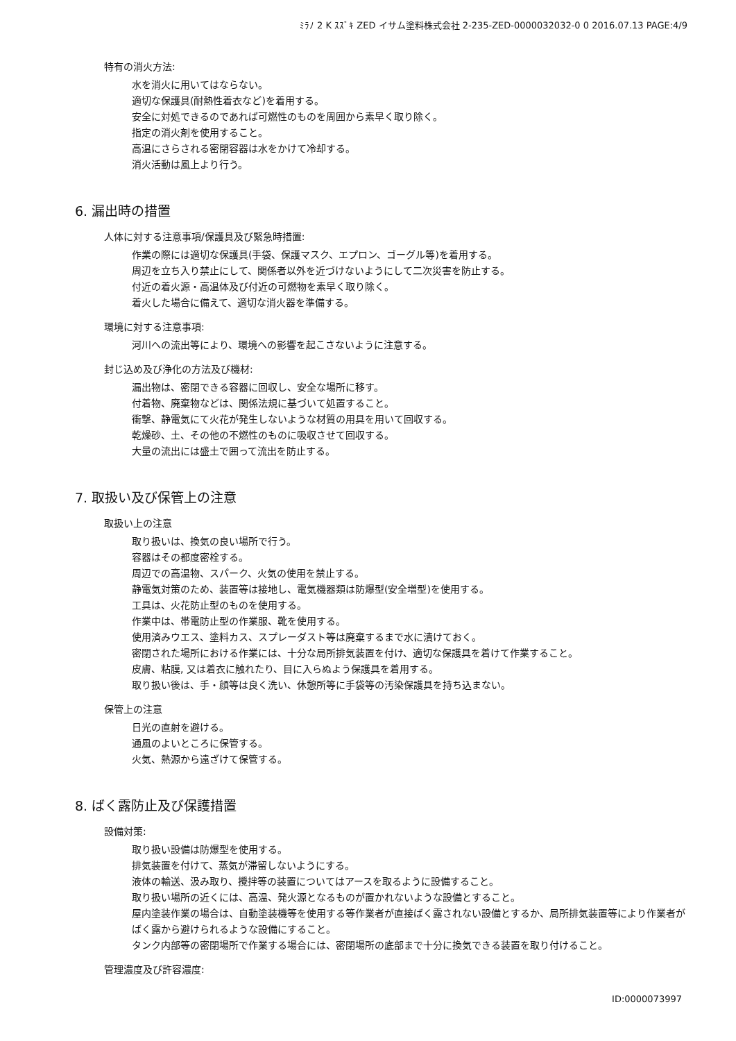ﾐﾗﾉ 2 K ｽｽﾞｷ ZED イサム塗料株式会社 2-235-ZED-0000032032-0 0 2016.07.13 PAGE:4/9
特有の消火方法:
水を消火に用いてはならない。
適切な保護具(耐熱性着衣など)を着用する。
安全に対処できるのであれば可燃性のものを周囲から素早く取り除く。
指定の消火剤を使用すること。
高温にさらされる密閉容器は水をかけて冷却する。
消火活動は風上より行う。
6. 漏出時の措置
人体に対する注意事項/保護具及び緊急時措置:
作業の際には適切な保護具(手袋、保護マスク、エプロン、ゴーグル等)を着用する。
周辺を立ち入り禁止にして、関係者以外を近づけないようにして二次災害を防止する。
付近の着火源・高温体及び付近の可燃物を素早く取り除く。
着火した場合に備えて、適切な消火器を準備する。
環境に対する注意事項:
河川への流出等により、環境への影響を起こさないように注意する。
封じ込め及び浄化の方法及び機材:
漏出物は、密閉できる容器に回収し、安全な場所に移す。
付着物、廃棄物などは、関係法規に基づいて処置すること。
衝撃、静電気にて火花が発生しないような材質の用具を用いて回収する。
乾燥砂、土、その他の不燃性のものに吸収させて回収する。
大量の流出には盛土で囲って流出を防止する。
7. 取扱い及び保管上の注意
取扱い上の注意
取り扱いは、換気の良い場所で行う。
容器はその都度密栓する。
周辺での高温物、スパーク、火気の使用を禁止する。
静電気対策のため、装置等は接地し、電気機器類は防爆型(安全増型)を使用する。
工具は、火花防止型のものを使用する。
作業中は、帯電防止型の作業服、靴を使用する。
使用済みウエス、塗料カス、スプレーダスト等は廃棄するまで水に漬けておく。
密閉された場所における作業には、十分な局所排気装置を付け、適切な保護具を着けて作業すること。
皮膚、粘膜, 又は着衣に触れたり、目に入らぬよう保護具を着用する。
取り扱い後は、手・顔等は良く洗い、休憩所等に手袋等の汚染保護具を持ち込まない。
保管上の注意
日光の直射を避ける。
通風のよいところに保管する。
火気、熱源から遠ざけて保管する。
8. ばく露防止及び保護措置
設備対策:
取り扱い設備は防爆型を使用する。
排気装置を付けて、蒸気が滞留しないようにする。
液体の輸送、汲み取り、攪拌等の装置についてはアースを取るように設備すること。
取り扱い場所の近くには、高温、発火源となるものが置かれないような設備とすること。
屋内塗装作業の場合は、自動塗装機等を使用する等作業者が直接ばく露されない設備とするか、局所排気装置等により作業者がばく露から避けられるような設備にすること。
タンク内部等の密閉場所で作業する場合には、密閉場所の底部まで十分に換気できる装置を取り付けること。
管理濃度及び許容濃度:
ID:0000073997